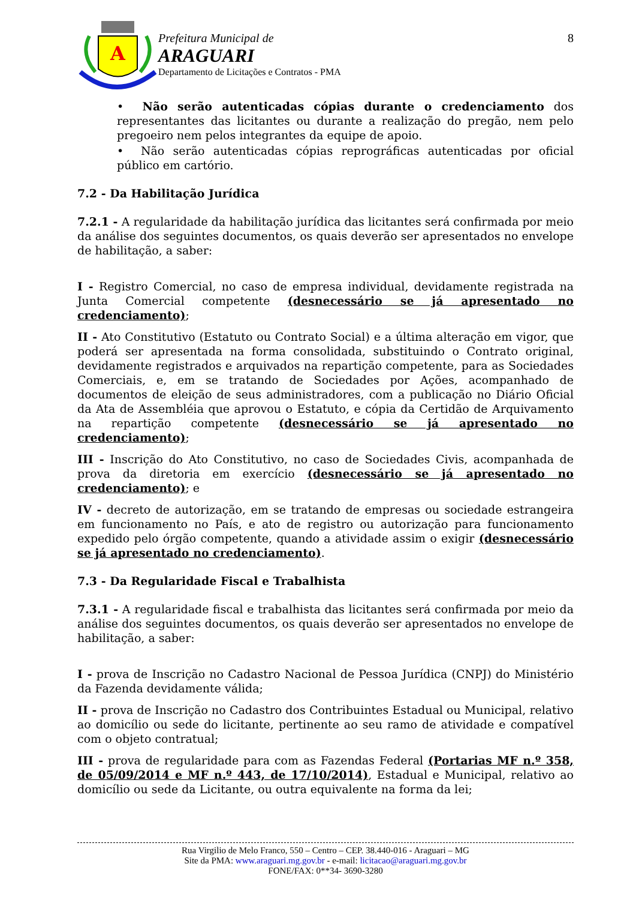A
Prefeitura Municipal de
ARAGUARI
Departamento de Licitações e Contratos - PMA
8
• Não serão autenticadas cópias durante o credenciamento dos representantes das licitantes ou durante a realização do pregão, nem pelo pregoeiro nem pelos integrantes da equipe de apoio.
• Não serão autenticadas cópias reprográficas autenticadas por oficial público em cartório.
7.2 - Da Habilitação Jurídica
7.2.1 - A regularidade da habilitação jurídica das licitantes será confirmada por meio da análise dos seguintes documentos, os quais deverão ser apresentados no envelope de habilitação, a saber:
I - Registro Comercial, no caso de empresa individual, devidamente registrada na Junta Comercial competente (desnecessário se já apresentado no credenciamento);
II - Ato Constitutivo (Estatuto ou Contrato Social) e a última alteração em vigor, que poderá ser apresentada na forma consolidada, substituindo o Contrato original, devidamente registrados e arquivados na repartição competente, para as Sociedades Comerciais, e, em se tratando de Sociedades por Ações, acompanhado de documentos de eleição de seus administradores, com a publicação no Diário Oficial da Ata de Assembléia que aprovou o Estatuto, e cópia da Certidão de Arquivamento na repartição competente (desnecessário se já apresentado no credenciamento);
III - Inscrição do Ato Constitutivo, no caso de Sociedades Civis, acompanhada de prova da diretoria em exercício (desnecessário se já apresentado no credenciamento); e
IV - decreto de autorização, em se tratando de empresas ou sociedade estrangeira em funcionamento no País, e ato de registro ou autorização para funcionamento expedido pelo órgão competente, quando a atividade assim o exigir (desnecessário se já apresentado no credenciamento).
7.3 - Da Regularidade Fiscal e Trabalhista
7.3.1 - A regularidade fiscal e trabalhista das licitantes será confirmada por meio da análise dos seguintes documentos, os quais deverão ser apresentados no envelope de habilitação, a saber:
I - prova de Inscrição no Cadastro Nacional de Pessoa Jurídica (CNPJ) do Ministério da Fazenda devidamente válida;
II - prova de Inscrição no Cadastro dos Contribuintes Estadual ou Municipal, relativo ao domicílio ou sede do licitante, pertinente ao seu ramo de atividade e compatível com o objeto contratual;
III - prova de regularidade para com as Fazendas Federal (Portarias MF n.º 358, de 05/09/2014 e MF n.º 443, de 17/10/2014), Estadual e Municipal, relativo ao domicílio ou sede da Licitante, ou outra equivalente na forma da lei;
Rua Virgilio de Melo Franco, 550 – Centro – CEP. 38.440-016 - Araguari – MG
Site da PMA: www.araguari.mg.gov.br - e-mail: licitacao@araguari.mg.gov.br
FONE/FAX: 0**34- 3690-3280